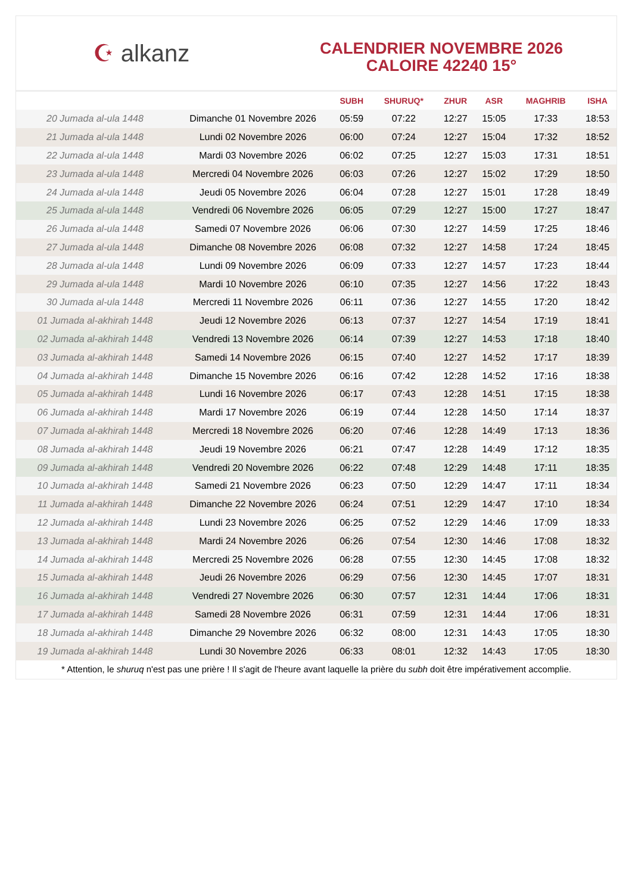☪ alkanz
CALENDRIER NOVEMBRE 2026
CALOIRE 42240 15°
| | | SUBH | SHURUQ* | ZHUR | ASR | MAGHRIB | ISHA |
| --- | --- | --- | --- | --- | --- | --- | --- |
| 20 Jumada al-ula 1448 | Dimanche 01 Novembre 2026 | 05:59 | 07:22 | 12:27 | 15:05 | 17:33 | 18:53 |
| 21 Jumada al-ula 1448 | Lundi 02 Novembre 2026 | 06:00 | 07:24 | 12:27 | 15:04 | 17:32 | 18:52 |
| 22 Jumada al-ula 1448 | Mardi 03 Novembre 2026 | 06:02 | 07:25 | 12:27 | 15:03 | 17:31 | 18:51 |
| 23 Jumada al-ula 1448 | Mercredi 04 Novembre 2026 | 06:03 | 07:26 | 12:27 | 15:02 | 17:29 | 18:50 |
| 24 Jumada al-ula 1448 | Jeudi 05 Novembre 2026 | 06:04 | 07:28 | 12:27 | 15:01 | 17:28 | 18:49 |
| 25 Jumada al-ula 1448 | Vendredi 06 Novembre 2026 | 06:05 | 07:29 | 12:27 | 15:00 | 17:27 | 18:47 |
| 26 Jumada al-ula 1448 | Samedi 07 Novembre 2026 | 06:06 | 07:30 | 12:27 | 14:59 | 17:25 | 18:46 |
| 27 Jumada al-ula 1448 | Dimanche 08 Novembre 2026 | 06:08 | 07:32 | 12:27 | 14:58 | 17:24 | 18:45 |
| 28 Jumada al-ula 1448 | Lundi 09 Novembre 2026 | 06:09 | 07:33 | 12:27 | 14:57 | 17:23 | 18:44 |
| 29 Jumada al-ula 1448 | Mardi 10 Novembre 2026 | 06:10 | 07:35 | 12:27 | 14:56 | 17:22 | 18:43 |
| 30 Jumada al-ula 1448 | Mercredi 11 Novembre 2026 | 06:11 | 07:36 | 12:27 | 14:55 | 17:20 | 18:42 |
| 01 Jumada al-akhirah 1448 | Jeudi 12 Novembre 2026 | 06:13 | 07:37 | 12:27 | 14:54 | 17:19 | 18:41 |
| 02 Jumada al-akhirah 1448 | Vendredi 13 Novembre 2026 | 06:14 | 07:39 | 12:27 | 14:53 | 17:18 | 18:40 |
| 03 Jumada al-akhirah 1448 | Samedi 14 Novembre 2026 | 06:15 | 07:40 | 12:27 | 14:52 | 17:17 | 18:39 |
| 04 Jumada al-akhirah 1448 | Dimanche 15 Novembre 2026 | 06:16 | 07:42 | 12:28 | 14:52 | 17:16 | 18:38 |
| 05 Jumada al-akhirah 1448 | Lundi 16 Novembre 2026 | 06:17 | 07:43 | 12:28 | 14:51 | 17:15 | 18:38 |
| 06 Jumada al-akhirah 1448 | Mardi 17 Novembre 2026 | 06:19 | 07:44 | 12:28 | 14:50 | 17:14 | 18:37 |
| 07 Jumada al-akhirah 1448 | Mercredi 18 Novembre 2026 | 06:20 | 07:46 | 12:28 | 14:49 | 17:13 | 18:36 |
| 08 Jumada al-akhirah 1448 | Jeudi 19 Novembre 2026 | 06:21 | 07:47 | 12:28 | 14:49 | 17:12 | 18:35 |
| 09 Jumada al-akhirah 1448 | Vendredi 20 Novembre 2026 | 06:22 | 07:48 | 12:29 | 14:48 | 17:11 | 18:35 |
| 10 Jumada al-akhirah 1448 | Samedi 21 Novembre 2026 | 06:23 | 07:50 | 12:29 | 14:47 | 17:11 | 18:34 |
| 11 Jumada al-akhirah 1448 | Dimanche 22 Novembre 2026 | 06:24 | 07:51 | 12:29 | 14:47 | 17:10 | 18:34 |
| 12 Jumada al-akhirah 1448 | Lundi 23 Novembre 2026 | 06:25 | 07:52 | 12:29 | 14:46 | 17:09 | 18:33 |
| 13 Jumada al-akhirah 1448 | Mardi 24 Novembre 2026 | 06:26 | 07:54 | 12:30 | 14:46 | 17:08 | 18:32 |
| 14 Jumada al-akhirah 1448 | Mercredi 25 Novembre 2026 | 06:28 | 07:55 | 12:30 | 14:45 | 17:08 | 18:32 |
| 15 Jumada al-akhirah 1448 | Jeudi 26 Novembre 2026 | 06:29 | 07:56 | 12:30 | 14:45 | 17:07 | 18:31 |
| 16 Jumada al-akhirah 1448 | Vendredi 27 Novembre 2026 | 06:30 | 07:57 | 12:31 | 14:44 | 17:06 | 18:31 |
| 17 Jumada al-akhirah 1448 | Samedi 28 Novembre 2026 | 06:31 | 07:59 | 12:31 | 14:44 | 17:06 | 18:31 |
| 18 Jumada al-akhirah 1448 | Dimanche 29 Novembre 2026 | 06:32 | 08:00 | 12:31 | 14:43 | 17:05 | 18:30 |
| 19 Jumada al-akhirah 1448 | Lundi 30 Novembre 2026 | 06:33 | 08:01 | 12:32 | 14:43 | 17:05 | 18:30 |
* Attention, le shuruq n'est pas une prière ! Il s'agit de l'heure avant laquelle la prière du subh doit être impérativement accomplie.